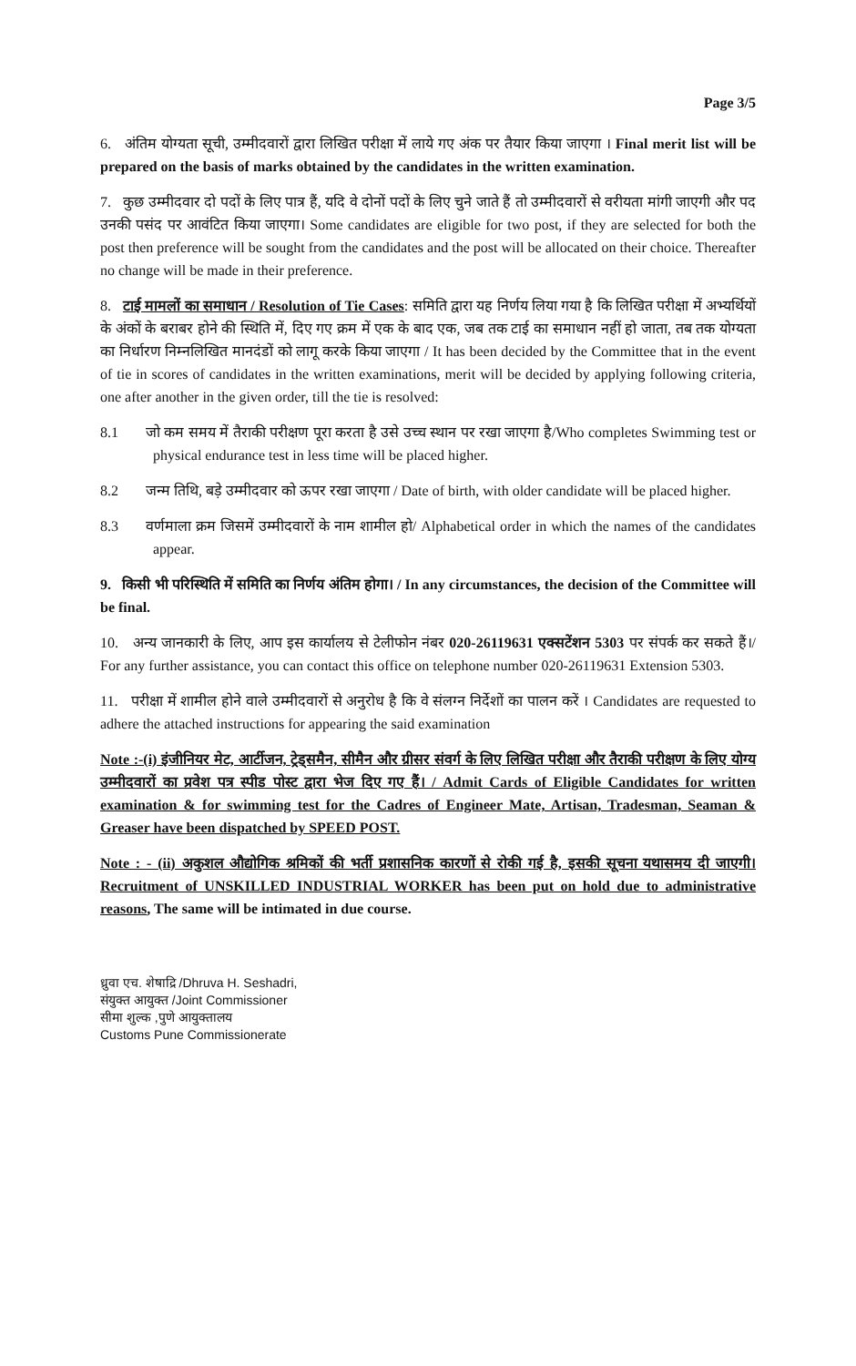Page 3/5
6. अंतिम योग्यता सूची, उम्मीदवारों द्वारा लिखित परीक्षा में लाये गए अंक पर तैयार किया जाएगा । Final merit list will be prepared on the basis of marks obtained by the candidates in the written examination.
7. कुछ उम्मीदवार दो पदों के लिए पात्र हैं, यदि वे दोनों पदों के लिए चुने जाते हैं तो उम्मीदवारों से वरीयता मांगी जाएगी और पद उनकी पसंद पर आवंटित किया जाएगा। Some candidates are eligible for two post, if they are selected for both the post then preference will be sought from the candidates and the post will be allocated on their choice. Thereafter no change will be made in their preference.
8. टाई मामलों का समाधान / Resolution of Tie Cases: समिति द्वारा यह निर्णय लिया गया है कि लिखित परीक्षा में अभ्यर्थियों के अंकों के बराबर होने की स्थिति में, दिए गए क्रम में एक के बाद एक, जब तक टाई का समाधान नहीं हो जाता, तब तक योग्यता का निर्धारण निम्नलिखित मानदंडों को लागू करके किया जाएगा / It has been decided by the Committee that in the event of tie in scores of candidates in the written examinations, merit will be decided by applying following criteria, one after another in the given order, till the tie is resolved:
8.1 जो कम समय में तैराकी परीक्षण पूरा करता है उसे उच्च स्थान पर रखा जाएगा है/Who completes Swimming test or physical endurance test in less time will be placed higher.
8.2 जन्म तिथि, बड़े उम्मीदवार को ऊपर रखा जाएगा / Date of birth, with older candidate will be placed higher.
8.3 वर्णमाला क्रम जिसमें उम्मीदवारों के नाम शामील हो/ Alphabetical order in which the names of the candidates appear.
9. किसी भी परिस्थिति में समिति का निर्णय अंतिम होगा। / In any circumstances, the decision of the Committee will be final.
10. अन्य जानकारी के लिए, आप इस कार्यालय से टेलीफोन नंबर 020-26119631 एक्सटेंशन 5303 पर संपर्क कर सकते हैं।/ For any further assistance, you can contact this office on telephone number 020-26119631 Extension 5303.
11. परीक्षा में शामील होने वाले उम्मीदवारों से अनुरोध है कि वे संलग्न निर्देशों का पालन करें । Candidates are requested to adhere the attached instructions for appearing the said examination
Note :-(i) इंजीनियर मेट, आर्टीजन, ट्रेड्समैन, सीमैन और ग्रीसर संवर्ग के लिए लिखित परीक्षा और तैराकी परीक्षण के लिए योग्य उम्मीदवारों का प्रवेश पत्र स्पीड पोस्ट द्वारा भेज दिए गए हैं। / Admit Cards of Eligible Candidates for written examination & for swimming test for the Cadres of Engineer Mate, Artisan, Tradesman, Seaman & Greaser have been dispatched by SPEED POST.
Note : - (ii) अकुशल औद्योगिक श्रमिकों की भर्ती प्रशासनिक कारणों से रोकी गई है, इसकी सूचना यथासमय दी जाएगी। Recruitment of UNSKILLED INDUSTRIAL WORKER has been put on hold due to administrative reasons, The same will be intimated in due course.
ध्रुवा एच. शेषाद्रि /Dhruva H. Seshadri,
संयुक्त आयुक्त /Joint Commissioner
सीमा शुल्क ,पुणे आयुक्तालय
Customs Pune Commissionerate